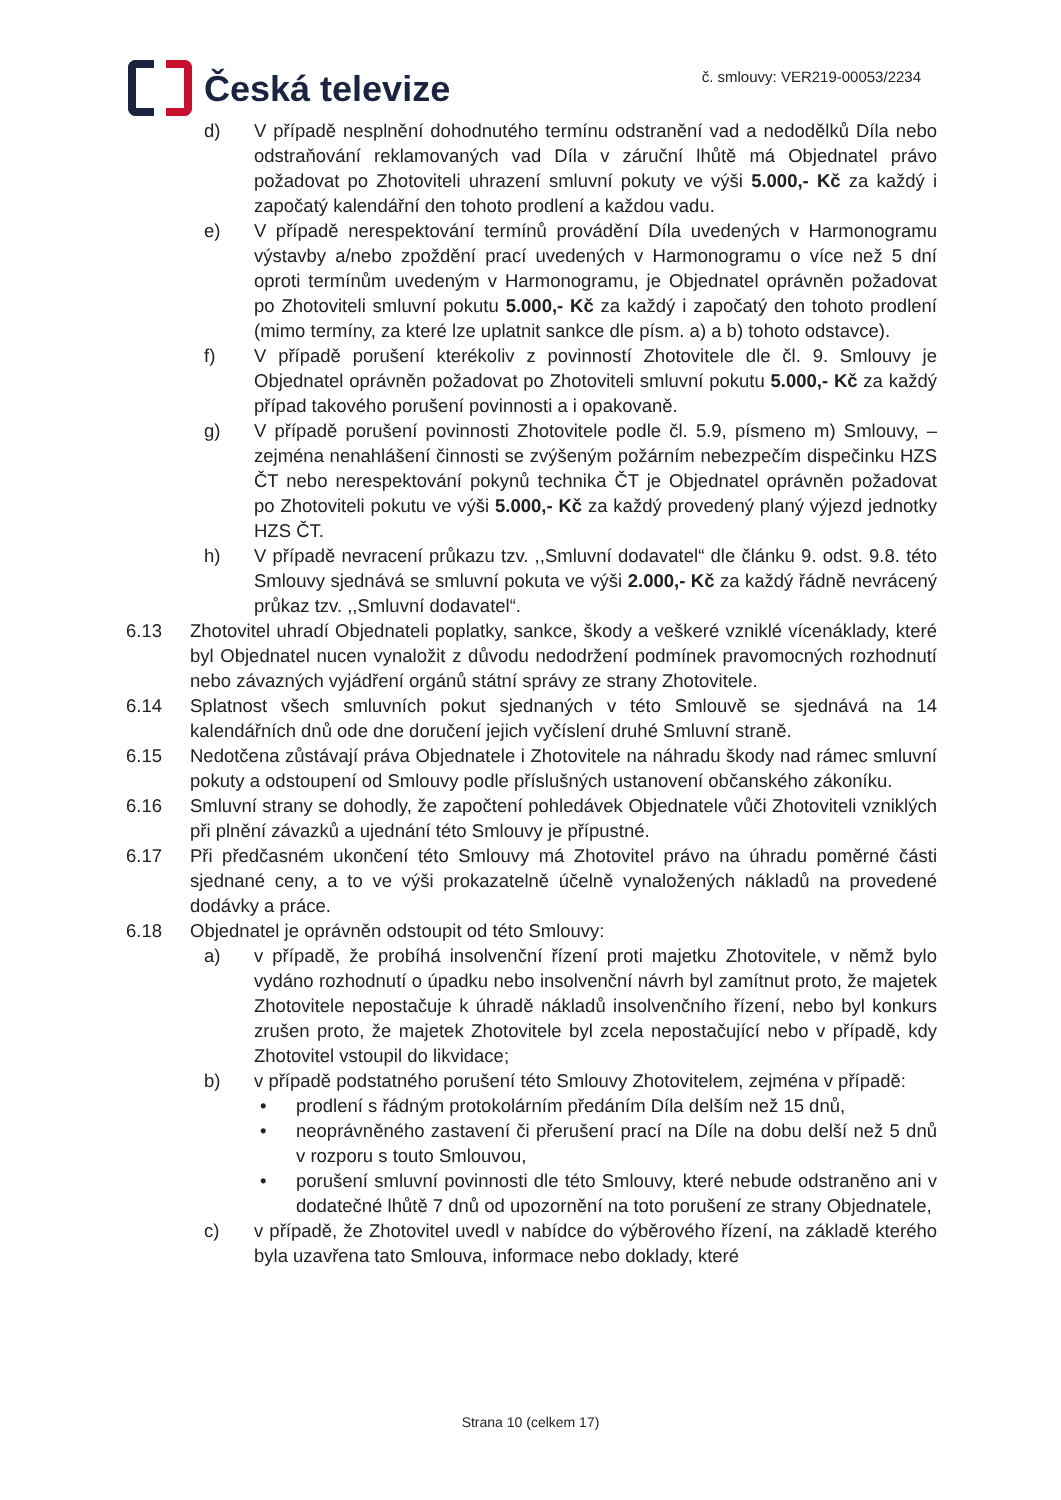Česká televize
č. smlouvy: VER219-00053/2234
d) V případě nesplnění dohodnutého termínu odstranění vad a nedodělků Díla nebo odstraňování reklamovaných vad Díla v záruční lhůtě má Objednatel právo požadovat po Zhotoviteli uhrazení smluvní pokuty ve výši 5.000,- Kč za každý i započatý kalendářní den tohoto prodlení a každou vadu.
e) V případě nerespektování termínů provádění Díla uvedených v Harmonogramu výstavby a/nebo zpoždění prací uvedených v Harmonogramu o více než 5 dní oproti termínům uvedeným v Harmonogramu, je Objednatel oprávněn požadovat po Zhotoviteli smluvní pokutu 5.000,- Kč za každý i započatý den tohoto prodlení (mimo termíny, za které lze uplatnit sankce dle písm. a) a b) tohoto odstavce).
f) V případě porušení kterékoliv z povinností Zhotovitele dle čl. 9. Smlouvy je Objednatel oprávněn požadovat po Zhotoviteli smluvní pokutu 5.000,- Kč za každý případ takového porušení povinnosti a i opakovaně.
g) V případě porušení povinnosti Zhotovitele podle čl. 5.9, písmeno m) Smlouvy, – zejména nenahlášení činnosti se zvýšeným požárním nebezpečím dispečinku HZS ČT nebo nerespektování pokynů technika ČT je Objednatel oprávněn požadovat po Zhotoviteli pokutu ve výši 5.000,- Kč za každý provedený planý výjezd jednotky HZS ČT.
h) V případě nevracení průkazu tzv. ,,Smluvní dodavatel“ dle článku 9. odst. 9.8. této Smlouvy sjednává se smluvní pokuta ve výši 2.000,- Kč za každý řádně nevrácený průkaz tzv. ,,Smluvní dodavatel“.
6.13 Zhotovitel uhradí Objednateli poplatky, sankce, škody a veškeré vzniklé vícenáklady, které byl Objednatel nucen vynaložit z důvodu nedodržení podmínek pravomocných rozhodnutí nebo závazných vyjádření orgánů státní správy ze strany Zhotovitele.
6.14 Splatnost všech smluvních pokut sjednaných v této Smlouvě se sjednává na 14 kalendářních dnů ode dne doručení jejich vyčíslení druhé Smluvní straně.
6.15 Nedotčena zůstávají práva Objednatele i Zhotovitele na náhradu škody nad rámec smluvní pokuty a odstoupení od Smlouvy podle příslušných ustanovení občanského zákoníku.
6.16 Smluvní strany se dohodly, že započtení pohledávek Objednatele vůči Zhotoviteli vzniklých při plnění závazků a ujednání této Smlouvy je přípustné.
6.17 Při předčasném ukončení této Smlouvy má Zhotovitel právo na úhradu poměrné části sjednané ceny, a to ve výši prokazatelně účelně vynaložených nákladů na provedené dodávky a práce.
6.18 Objednatel je oprávněn odstoupit od této Smlouvy:
a) v případě, že probíhá insolvenční řízení proti majetku Zhotovitele, v němž bylo vydáno rozhodnutí o úpadku nebo insolvenční návrh byl zamítnut proto, že majetek Zhotovitele nepostačuje k úhradě nákladů insolvenčního řízení, nebo byl konkurs zrušen proto, že majetek Zhotovitele byl zcela nepostačující nebo v případě, kdy Zhotovitel vstoupil do likvidace;
b) v případě podstatného porušení této Smlouvy Zhotovitelem, zejména v případě:
• prodlení s řádným protokolárním předáním Díla delším než 15 dnů,
• neoprávněného zastavení či přerušení prací na Díle na dobu delší než 5 dnů v rozporu s touto Smlouvou,
• porušení smluvní povinnosti dle této Smlouvy, které nebude odstraněno ani v dodatečné lhůtě 7 dnů od upozornění na toto porušení ze strany Objednatele,
c) v případě, že Zhotovitel uvedl v nabídce do výběrového řízení, na základě kterého byla uzavřena tato Smlouva, informace nebo doklady, které
Strana 10 (celkem 17)